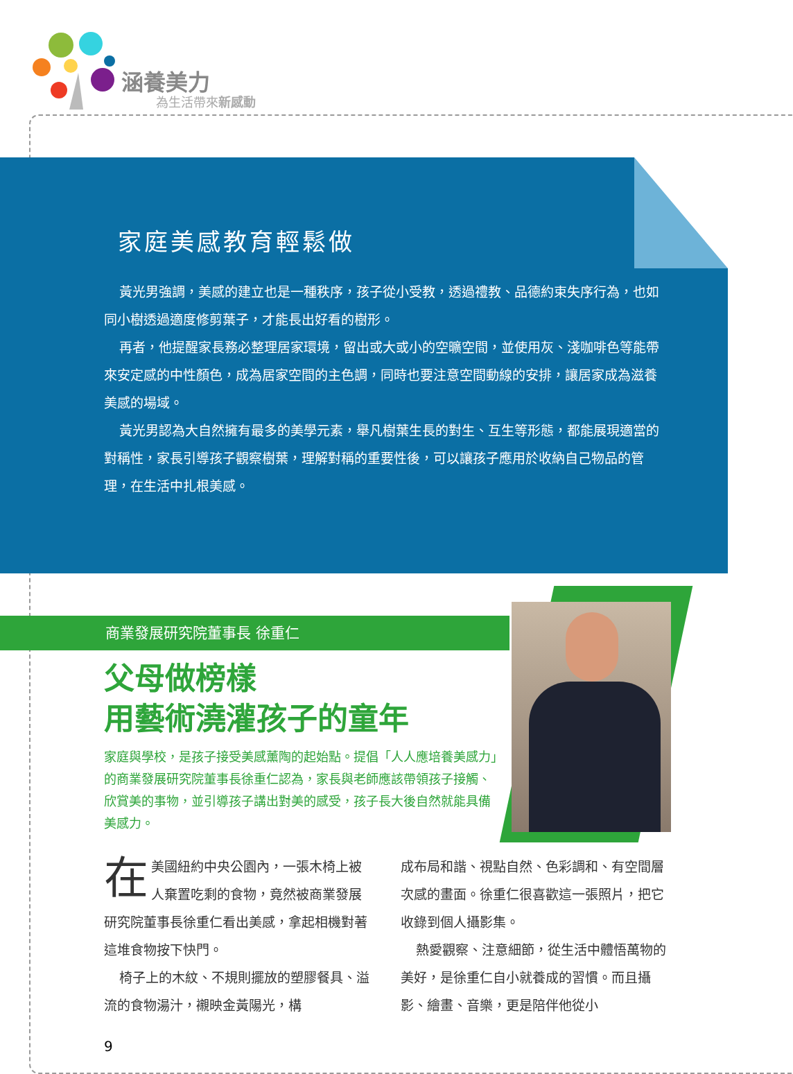涵養美力
為生活帶來新感動
家庭美感教育輕鬆做
黃光男強調，美感的建立也是一種秩序，孩子從小受教，透過禮教、品德約束失序行為，也如同小樹透過適度修剪葉子，才能長出好看的樹形。
再者，他提醒家長務必整理居家環境，留出或大或小的空曠空間，並使用灰、淺咖啡色等能帶來安定感的中性顏色，成為居家空間的主色調，同時也要注意空間動線的安排，讓居家成為滋養美感的場域。
黃光男認為大自然擁有最多的美學元素，舉凡樹葉生長的對生、互生等形態，都能展現適當的對稱性，家長引導孩子觀察樹葉，理解對稱的重要性後，可以讓孩子應用於收納自己物品的管理，在生活中扎根美感。
商業發展研究院董事長 徐重仁
父母做榜樣
用藝術澆灌孩子的童年
家庭與學校，是孩子接受美感薰陶的起始點。提倡「人人應培養美感力」的商業發展研究院董事長徐重仁認為，家長與老師應該帶領孩子接觸、欣賞美的事物，並引導孩子講出對美的感受，孩子長大後自然就能具備美感力。
在美國紐約中央公園內，一張木椅上被人棄置吃剩的食物，竟然被商業發展研究院董事長徐重仁看出美感，拿起相機對著這堆食物按下快門。
椅子上的木紋、不規則擺放的塑膠餐具、溢流的食物湯汁，襯映金黃陽光，構
成布局和諧、視點自然、色彩調和、有空間層次感的畫面。徐重仁很喜歡這一張照片，把它收錄到個人攝影集。
熱愛觀察、注意細節，從生活中體悟萬物的美好，是徐重仁自小就養成的習慣。而且攝影、繪畫、音樂，更是陪伴他從小
9